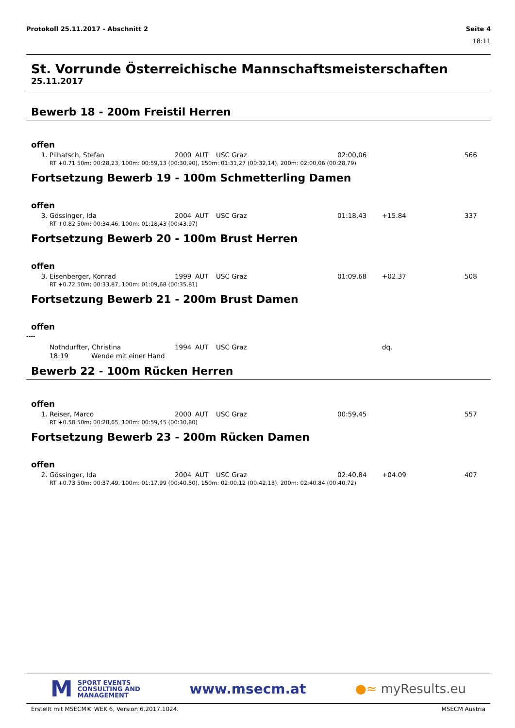Protokoll 25.11.2017 - Abschnitt 2 Seite 4
18:11
St. Vorrunde Österreichische Mannschaftsmeisterschaften
25.11.2017
Bewerb 18 - 200m Freistil Herren
offen
| 1. | Pilhatsch, Stefan | 2000 | AUT | USC Graz | 02:00,06 | | 566 |
| RT +0.71 50m: 00:28,23, 100m: 00:59,13 (00:30,90), 150m: 01:31,27 (00:32,14), 200m: 02:00,06 (00:28,79) | | | | | | | |
Fortsetzung Bewerb 19 - 100m Schmetterling Damen
offen
| 3. | Gössinger, Ida | 2004 | AUT | USC Graz | 01:18,43 | +15.84 | 337 |
| RT +0.82 50m: 00:34,46, 100m: 01:18,43 (00:43,97) | | | | | | | |
Fortsetzung Bewerb 20 - 100m Brust Herren
offen
| 3. | Eisenberger, Konrad | 1999 | AUT | USC Graz | 01:09,68 | +02.37 | 508 |
| RT +0.72 50m: 00:33,87, 100m: 01:09,68 (00:35,81) | | | | | | | |
Fortsetzung Bewerb 21 - 200m Brust Damen
offen
----
| | Nothdurfter, Christina | 1994 | AUT | USC Graz | | dq. | |
| | 18:19 Wende mit einer Hand | | | | | | |
Bewerb 22 - 100m Rücken Herren
offen
| 1. | Reiser, Marco | 2000 | AUT | USC Graz | 00:59,45 | | 557 |
| RT +0.58 50m: 00:28,65, 100m: 00:59,45 (00:30,80) | | | | | | | |
Fortsetzung Bewerb 23 - 200m Rücken Damen
offen
| 2. | Gössinger, Ida | 2004 | AUT | USC Graz | 02:40,84 | +04.09 | 407 |
| RT +0.73 50m: 00:37,49, 100m: 01:17,99 (00:40,50), 150m: 02:00,12 (00:42,13), 200m: 02:40,84 (00:40,72) | | | | | | | |
M SPORT EVENTS
CONSULTING AND
MANAGEMENT
www.msecm.at ●≈ myResults.eu
Erstellt mit MSECM® WEK 6, Version 6.2017.1024. MSECM Austria